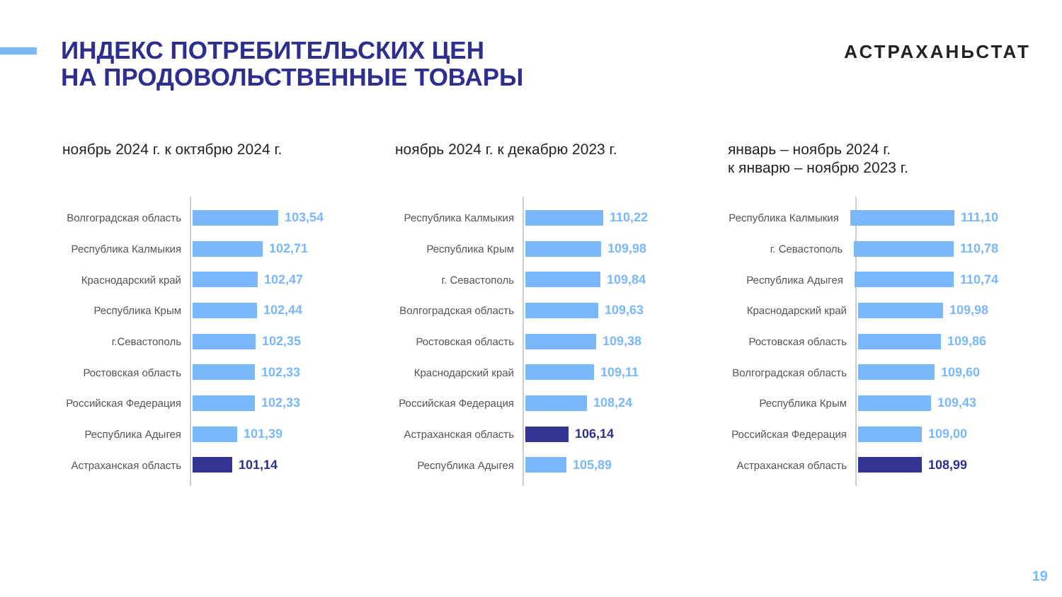ИНДЕКС ПОТРЕБИТЕЛЬСКИХ ЦЕН
НА ПРОДОВОЛЬСТВЕННЫЕ ТОВАРЫ
АСТРАХАНЬСТАТ
ноябрь 2024 г. к октябрю 2024 г.
Волгоградская область 103,54
Республика Калмыкия 102,71
Краснодарский край 102,47
Республика Крым 102,44
г.Севастополь 102,35
Ростовская область 102,33
Российская Федерация 102,33
Республика Адыгея 101,39
Астраханская область 101,14
ноябрь 2024 г. к декабрю 2023 г.
Республика Калмыкия 110,22
Республика Крым 109,98
г. Севастополь 109,84
Волгоградская область 109,63
Ростовская область 109,38
Краснодарский край 109,11
Российская Федерация 108,24
Астраханская область 106,14
Республика Адыгея 105,89
январь – ноябрь 2024 г.
к январю – ноябрю 2023 г.
Республика Калмыкия 111,10
г. Севастополь 110,78
Республика Адыгея 110,74
Краснодарский край 109,98
Ростовская область 109,86
Волгоградская область 109,60
Республика Крым 109,43
Российская Федерация 109,00
Астраханская область 108,99
19